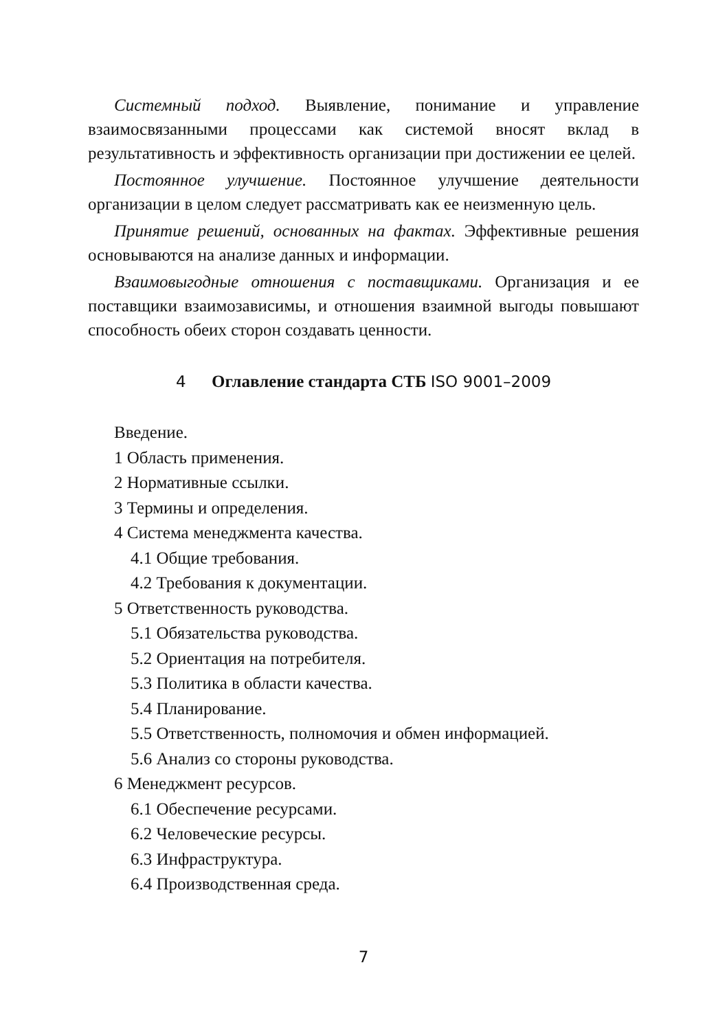Системный подход. Выявление, понимание и управление взаимосвязанными процессами как системой вносят вклад в результативность и эффективность организации при достижении ее целей.
Постоянное улучшение. Постоянное улучшение деятельности организации в целом следует рассматривать как ее неизменную цель.
Принятие решений, основанных на фактах. Эффективные решения основываются на анализе данных и информации.
Взаимовыгодные отношения с поставщиками. Организация и ее поставщики взаимозависимы, и отношения взаимной выгоды повышают способность обеих сторон создавать ценности.
4 Оглавление стандарта СТБ ISO 9001–2009
Введение.
1 Область применения.
2 Нормативные ссылки.
3 Термины и определения.
4 Система менеджмента качества.
4.1 Общие требования.
4.2 Требования к документации.
5 Ответственность руководства.
5.1 Обязательства руководства.
5.2 Ориентация на потребителя.
5.3 Политика в области качества.
5.4 Планирование.
5.5 Ответственность, полномочия и обмен информацией.
5.6 Анализ со стороны руководства.
6 Менеджмент ресурсов.
6.1 Обеспечение ресурсами.
6.2 Человеческие ресурсы.
6.3 Инфраструктура.
6.4 Производственная среда.
7